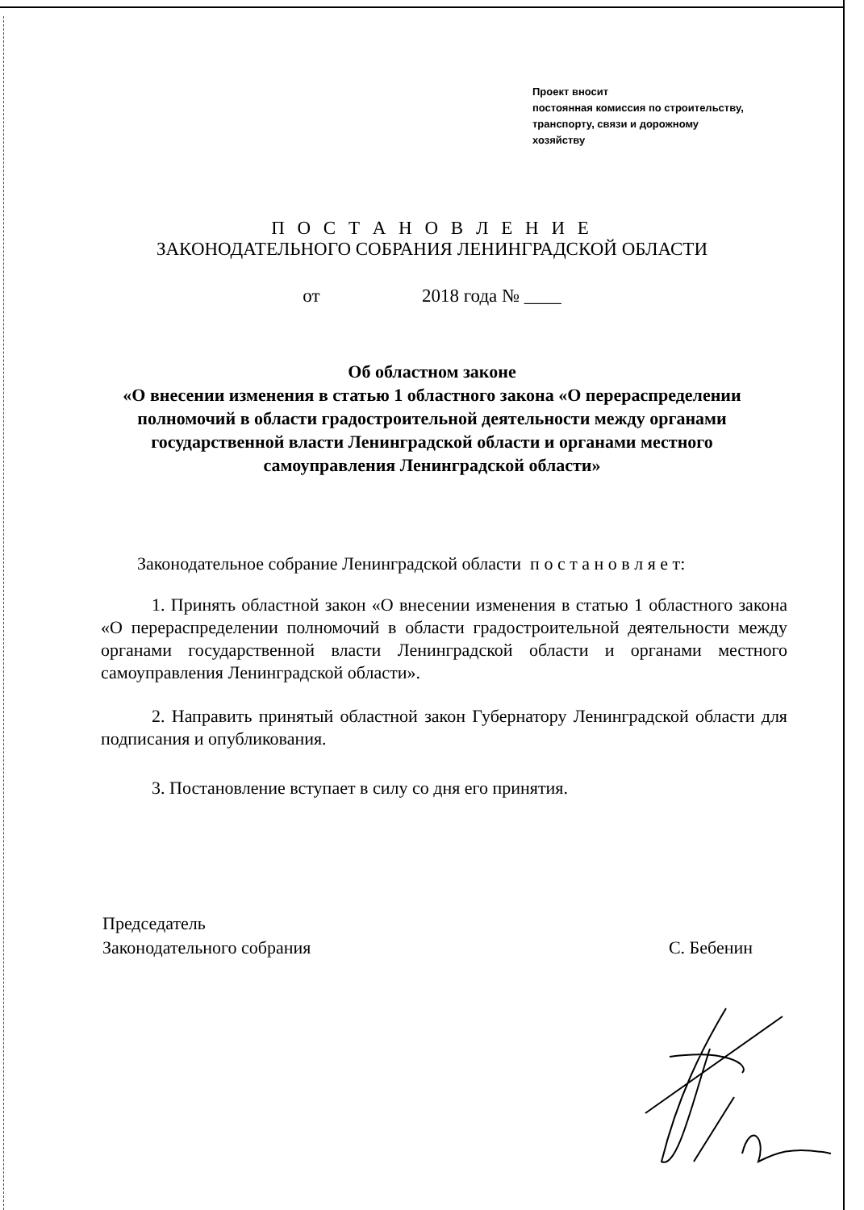Проект вносит
постоянная комиссия по строительству,
транспорту, связи и дорожному
хозяйству
П О С Т А Н О В Л Е Н И Е
ЗАКОНОДАТЕЛЬНОГО СОБРАНИЯ ЛЕНИНГРАДСКОЙ ОБЛАСТИ
от 2018 года № ____
Об областном законе
«О внесении изменения в статью 1 областного закона «О перераспределении полномочий в области градостроительной деятельности между органами государственной власти Ленинградской области и органами местного самоуправления Ленинградской области»
Законодательное собрание Ленинградской области п о с т а н о в л я е т:
1. Принять областной закон «О внесении изменения в статью 1 областного закона «О перераспределении полномочий в области градостроительной деятельности между органами государственной власти Ленинградской области и органами местного самоуправления Ленинградской области».
2. Направить принятый областной закон Губернатору Ленинградской области для подписания и опубликования.
3. Постановление вступает в силу со дня его принятия.
Председатель
Законодательного собрания
С. Бебенин